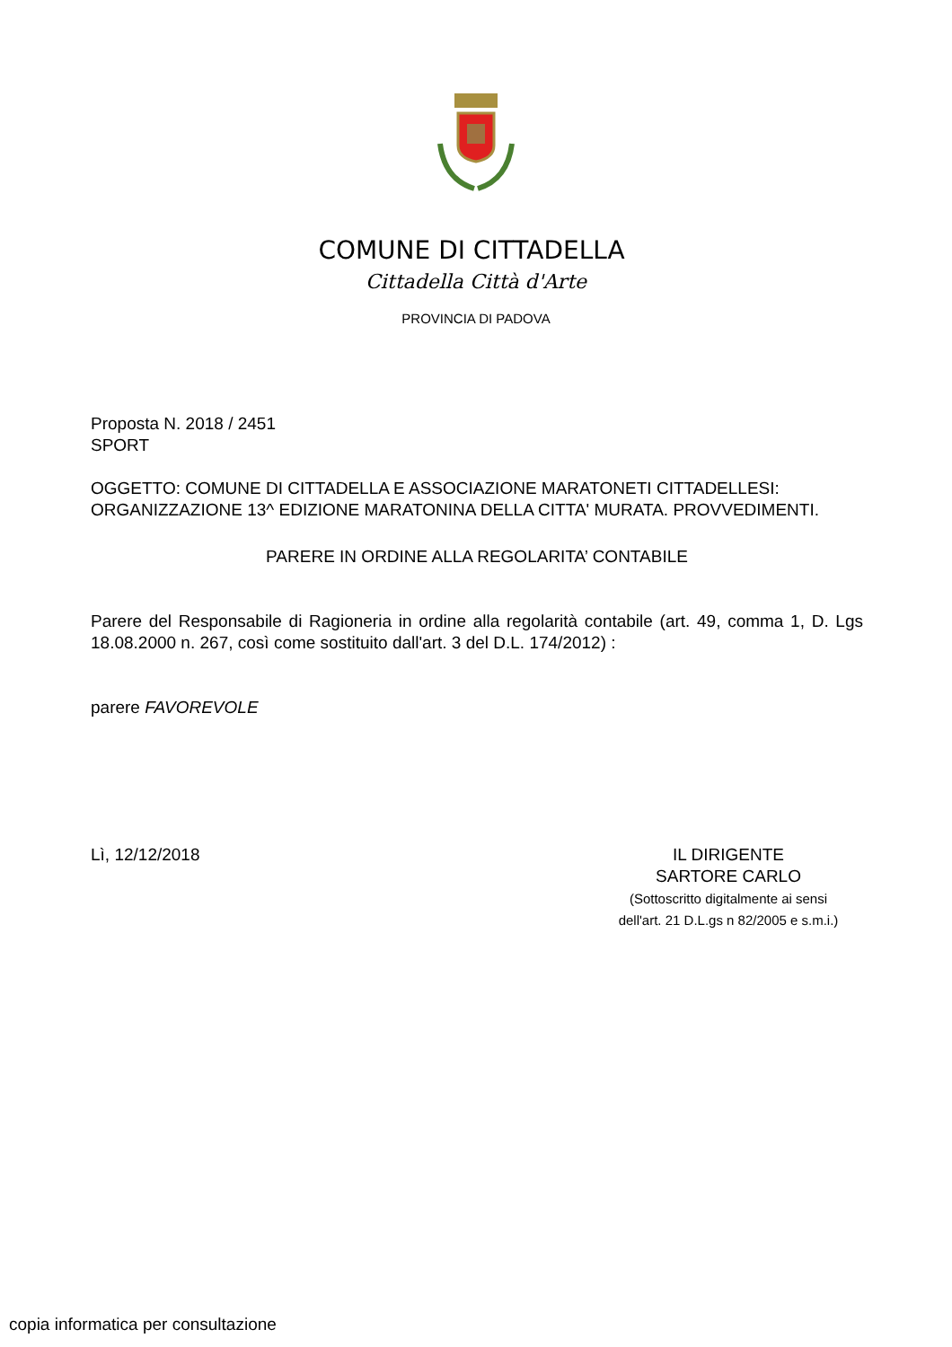COMUNE DI CITTADELLA
Cittadella Città d'Arte
PROVINCIA DI PADOVA
Proposta N. 2018 / 2451
SPORT
OGGETTO: COMUNE DI CITTADELLA E ASSOCIAZIONE MARATONETI CITTADELLESI: ORGANIZZAZIONE 13^ EDIZIONE MARATONINA DELLA CITTA' MURATA. PROVVEDIMENTI.
PARERE IN ORDINE ALLA REGOLARITA’ CONTABILE
Parere del Responsabile di Ragioneria in ordine alla regolarità contabile (art. 49, comma 1, D. Lgs 18.08.2000 n. 267, così come sostituito dall'art. 3 del D.L. 174/2012) :
parere FAVOREVOLE
Lì, 12/12/2018 IL DIRIGENTE
SARTORE CARLO
(Sottoscritto digitalmente ai sensi
dell'art. 21 D.L.gs n 82/2005 e s.m.i.)
copia informatica per consultazione